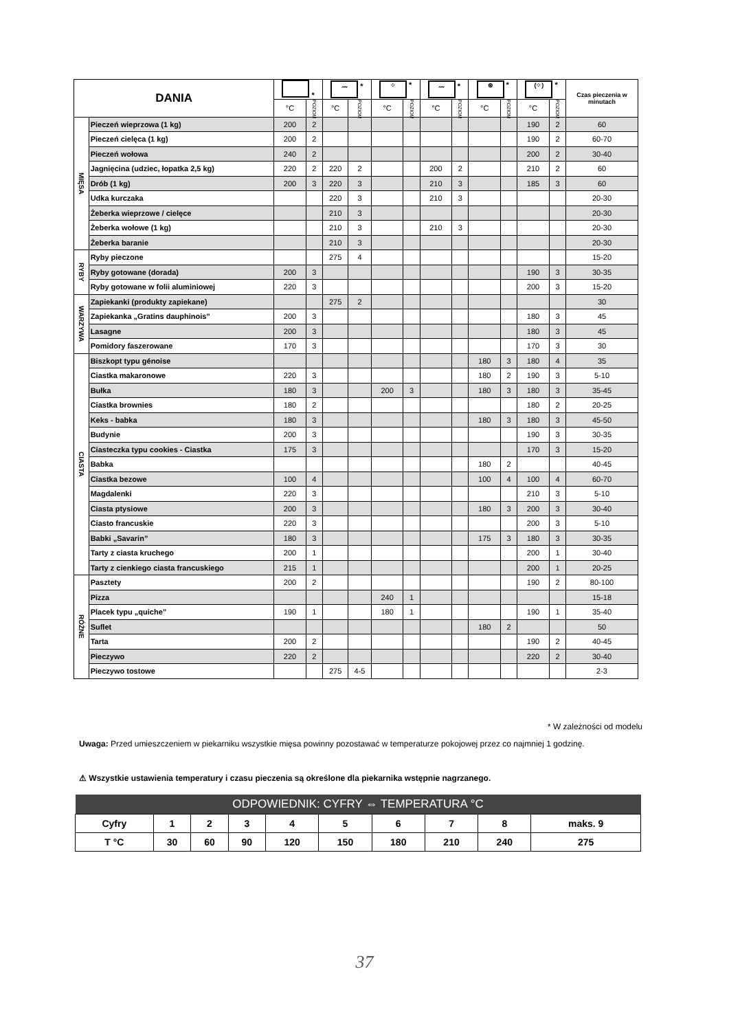| DANIA | | * | | 〰 * | | ⁘ * | | 〰 * | | ⊛ * | | (⁘) * | | Czas pieczenia w minutach |
| --- | --- | --- | --- | --- | --- | --- | --- | --- | --- | --- | --- | --- | --- | --- |
| | | °C | POZIOM | °C | POZIOM | °C | POZIOM | °C | POZIOM | °C | POZIOM | °C | POZIOM | |
| MIĘSA | Pieczeń wieprzowa (1 kg) | 200 | 2 | | | | | | | | | 190 | 2 | 60 |
| | Pieczeń cielęca (1 kg) | 200 | 2 | | | | | | | | | 190 | 2 | 60-70 |
| | Pieczeń wołowa | 240 | 2 | | | | | | | | | 200 | 2 | 30-40 |
| | Jagnięcina (udziec, łopatka 2,5 kg) | 220 | 2 | 220 | 2 | | | 200 | 2 | | | 210 | 2 | 60 |
| | Drób (1 kg) | 200 | 3 | 220 | 3 | | | 210 | 3 | | | 185 | 3 | 60 |
| | Udka kurczaka | | | 220 | 3 | | | 210 | 3 | | | | | 20-30 |
| | Żeberka wieprzowe / cielęce | | | 210 | 3 | | | | | | | | | 20-30 |
| | Żeberka wołowe (1 kg) | | | 210 | 3 | | | 210 | 3 | | | | | 20-30 |
| | Żeberka baranie | | | 210 | 3 | | | | | | | | | 20-30 |
| RYBY | Ryby pieczone | | | 275 | 4 | | | | | | | | | 15-20 |
| | Ryby gotowane (dorada) | 200 | 3 | | | | | | | | | 190 | 3 | 30-35 |
| | Ryby gotowane w folii aluminiowej | 220 | 3 | | | | | | | | | 200 | 3 | 15-20 |
| WARZYWA | Zapiekanki (produkty zapiekane) | | | 275 | 2 | | | | | | | | | 30 |
| | Zapiekanka „Gratins dauphinois” | 200 | 3 | | | | | | | | | 180 | 3 | 45 |
| | Lasagne | 200 | 3 | | | | | | | | | 180 | 3 | 45 |
| | Pomidory faszerowane | 170 | 3 | | | | | | | | | 170 | 3 | 30 |
| CIASTA | Biszkopt typu génoise | | | | | | | | | 180 | 3 | 180 | 4 | 35 |
| | Ciastka makaronowe | 220 | 3 | | | | | | | 180 | 2 | 190 | 3 | 5-10 |
| | Bułka | 180 | 3 | | | 200 | 3 | | | 180 | 3 | 180 | 3 | 35-45 |
| | Ciastka brownies | 180 | 2 | | | | | | | | | 180 | 2 | 20-25 |
| | Keks - babka | 180 | 3 | | | | | | | 180 | 3 | 180 | 3 | 45-50 |
| | Budynie | 200 | 3 | | | | | | | | | 190 | 3 | 30-35 |
| | Ciasteczka typu cookies - Ciastka | 175 | 3 | | | | | | | | | 170 | 3 | 15-20 |
| | Babka | | | | | | | | | 180 | 2 | | | 40-45 |
| | Ciastka bezowe | 100 | 4 | | | | | | | 100 | 4 | 100 | 4 | 60-70 |
| | Magdalenki | 220 | 3 | | | | | | | | | 210 | 3 | 5-10 |
| | Ciasta ptysiowe | 200 | 3 | | | | | | | 180 | 3 | 200 | 3 | 30-40 |
| | Ciasto francuskie | 220 | 3 | | | | | | | | | 200 | 3 | 5-10 |
| | Babki „Savarin” | 180 | 3 | | | | | | | 175 | 3 | 180 | 3 | 30-35 |
| | Tarty z ciasta kruchego | 200 | 1 | | | | | | | | | 200 | 1 | 30-40 |
| | Tarty z cienkiego ciasta francuskiego | 215 | 1 | | | | | | | | | 200 | 1 | 20-25 |
| RÓŻNE | Pasztety | 200 | 2 | | | | | | | | | 190 | 2 | 80-100 |
| | Pizza | | | | | 240 | 1 | | | | | | | 15-18 |
| | Placek typu „quiche” | 190 | 1 | | | 180 | 1 | | | | | 190 | 1 | 35-40 |
| | Suflet | | | | | | | | | 180 | 2 | | | 50 |
| | Tarta | 200 | 2 | | | | | | | | | 190 | 2 | 40-45 |
| | Pieczywo | 220 | 2 | | | | | | | | | 220 | 2 | 30-40 |
| | Pieczywo tostowe | | | 275 | 4-5 | | | | | | | | | 2-3 |
* W zależności od modelu
Uwaga: Przed umieszczeniem w piekarniku wszystkie mięsa powinny pozostawać w temperaturze pokojowej przez co najmniej 1 godzinę.
⚠ Wszystkie ustawienia temperatury i czasu pieczenia są określone dla piekarnika wstępnie nagrzanego.
| ODPOWIEDNIK: CYFRY ⇔ TEMPERATURA °C | | | | | | | | | |
| --- | --- | --- | --- | --- | --- | --- | --- | --- | --- |
| Cyfry | 1 | 2 | 3 | 4 | 5 | 6 | 7 | 8 | maks. 9 |
| T °C | 30 | 60 | 90 | 120 | 150 | 180 | 210 | 240 | 275 |
37